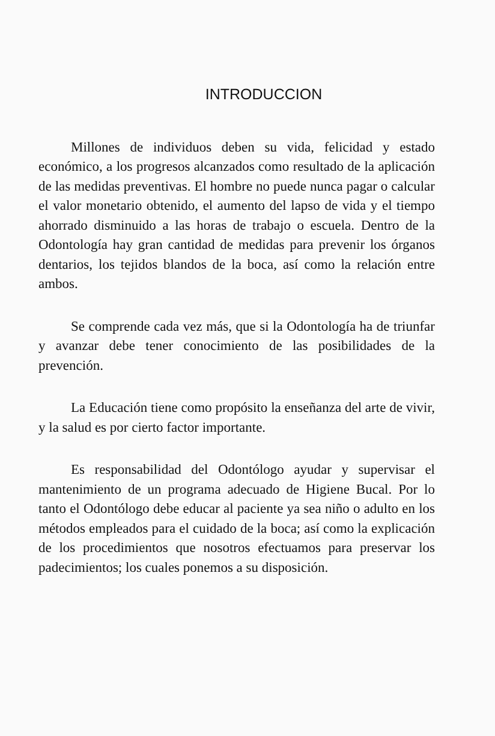INTRODUCCION
Millones de individuos deben su vida, felicidad y estado económico, a los progresos alcanzados como resultado de la aplicación de las medidas preventivas. El hombre no puede nunca pagar o calcular el valor monetario obtenido, el aumento del lapso de vida y el tiempo ahorrado disminuido a las horas de trabajo o escuela. Dentro de la Odontología hay gran cantidad de medidas para prevenir los órganos dentarios, los tejidos blandos de la boca, así como la relación entre ambos.
Se comprende cada vez más, que si la Odontología ha de triunfar y avanzar debe tener conocimiento de las posibilidades de la prevención.
La Educación tiene como propósito la enseñanza del arte de vivir, y la salud es por cierto factor importante.
Es responsabilidad del Odontólogo ayudar y supervisar el mantenimiento de un programa adecuado de Higiene Bucal. Por lo tanto el Odontólogo debe educar al paciente ya sea niño o adulto en los métodos empleados para el cuidado de la boca; así como la explicación de los procedimientos que nosotros efectuamos para preservar los padecimientos; los cuales ponemos a su disposición.